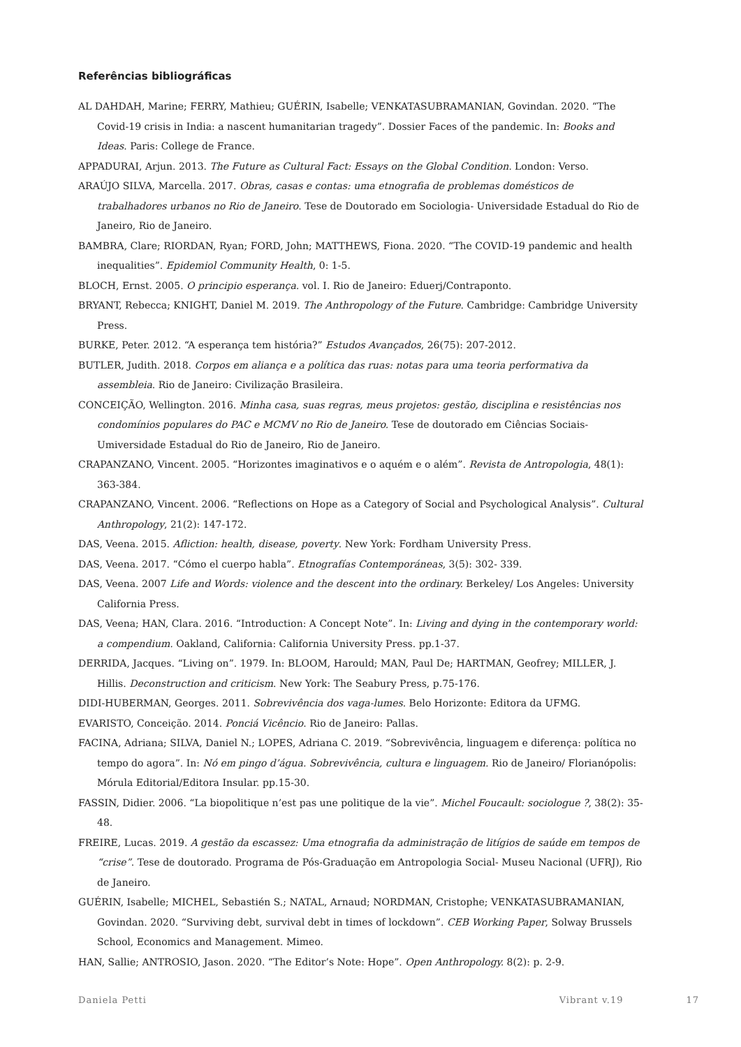Referências bibliográficas
AL DAHDAH, Marine; FERRY, Mathieu; GUÉRIN, Isabelle; VENKATASUBRAMANIAN, Govindan. 2020. “The Covid-19 crisis in India: a nascent humanitarian tragedy”. Dossier Faces of the pandemic. In: Books and Ideas. Paris: College de France.
APPADURAI, Arjun. 2013. The Future as Cultural Fact: Essays on the Global Condition. London: Verso.
ARAÚJO SILVA, Marcella. 2017. Obras, casas e contas: uma etnografia de problemas domésticos de trabalhadores urbanos no Rio de Janeiro. Tese de Doutorado em Sociologia- Universidade Estadual do Rio de Janeiro, Rio de Janeiro.
BAMBRA, Clare; RIORDAN, Ryan; FORD, John; MATTHEWS, Fiona. 2020. “The COVID-19 pandemic and health inequalities”. Epidemiol Community Health, 0: 1-5.
BLOCH, Ernst. 2005. O principio esperança. vol. I. Rio de Janeiro: Eduerj/Contraponto.
BRYANT, Rebecca; KNIGHT, Daniel M. 2019. The Anthropology of the Future. Cambridge: Cambridge University Press.
BURKE, Peter. 2012. “A esperança tem história?” Estudos Avançados, 26(75): 207-2012.
BUTLER, Judith. 2018. Corpos em aliança e a política das ruas: notas para uma teoria performativa da assembleia. Rio de Janeiro: Civilização Brasileira.
CONCEIÇÃO, Wellington. 2016. Minha casa, suas regras, meus projetos: gestão, disciplina e resistências nos condomínios populares do PAC e MCMV no Rio de Janeiro. Tese de doutorado em Ciências Sociais- Umiversidade Estadual do Rio de Janeiro, Rio de Janeiro.
CRAPANZANO, Vincent. 2005. “Horizontes imaginativos e o aquém e o além”. Revista de Antropologia, 48(1): 363-384.
CRAPANZANO, Vincent. 2006. “Reflections on Hope as a Category of Social and Psychological Analysis”. Cultural Anthropology, 21(2): 147-172.
DAS, Veena. 2015. Afliction: health, disease, poverty. New York: Fordham University Press.
DAS, Veena. 2017. “Cómo el cuerpo habla”. Etnografías Contemporáneas, 3(5): 302- 339.
DAS, Veena. 2007 Life and Words: violence and the descent into the ordinary. Berkeley/ Los Angeles: University California Press.
DAS, Veena; HAN, Clara. 2016. “Introduction: A Concept Note”. In: Living and dying in the contemporary world: a compendium. Oakland, California: California University Press. pp.1-37.
DERRIDA, Jacques. “Living on”. 1979. In: BLOOM, Harould; MAN, Paul De; HARTMAN, Geofrey; MILLER, J. Hillis. Deconstruction and criticism. New York: The Seabury Press, p.75-176.
DIDI-HUBERMAN, Georges. 2011. Sobrevivência dos vaga-lumes. Belo Horizonte: Editora da UFMG.
EVARISTO, Conceição. 2014. Ponciá Vicêncio. Rio de Janeiro: Pallas.
FACINA, Adriana; SILVA, Daniel N.; LOPES, Adriana C. 2019. “Sobrevivência, linguagem e diferença: política no tempo do agora”. In: Nó em pingo d’água. Sobrevivência, cultura e linguagem. Rio de Janeiro/ Florianópolis: Mórula Editorial/Editora Insular. pp.15-30.
FASSIN, Didier. 2006. “La biopolitique n’est pas une politique de la vie”. Michel Foucault: sociologue ?, 38(2): 35-48.
FREIRE, Lucas. 2019. A gestão da escassez: Uma etnografia da administração de litígios de saúde em tempos de “crise”. Tese de doutorado. Programa de Pós-Graduação em Antropologia Social- Museu Nacional (UFRJ), Rio de Janeiro.
GUÉRIN, Isabelle; MICHEL, Sebastién S.; NATAL, Arnaud; NORDMAN, Cristophe; VENKATASUBRAMANIAN, Govindan. 2020. “Surviving debt, survival debt in times of lockdown”. CEB Working Paper, Solway Brussels School, Economics and Management. Mimeo.
HAN, Sallie; ANTROSIO, Jason. 2020. “The Editor’s Note: Hope”. Open Anthropology. 8(2): p. 2-9.
Daniela Petti Vibrant v.19 17